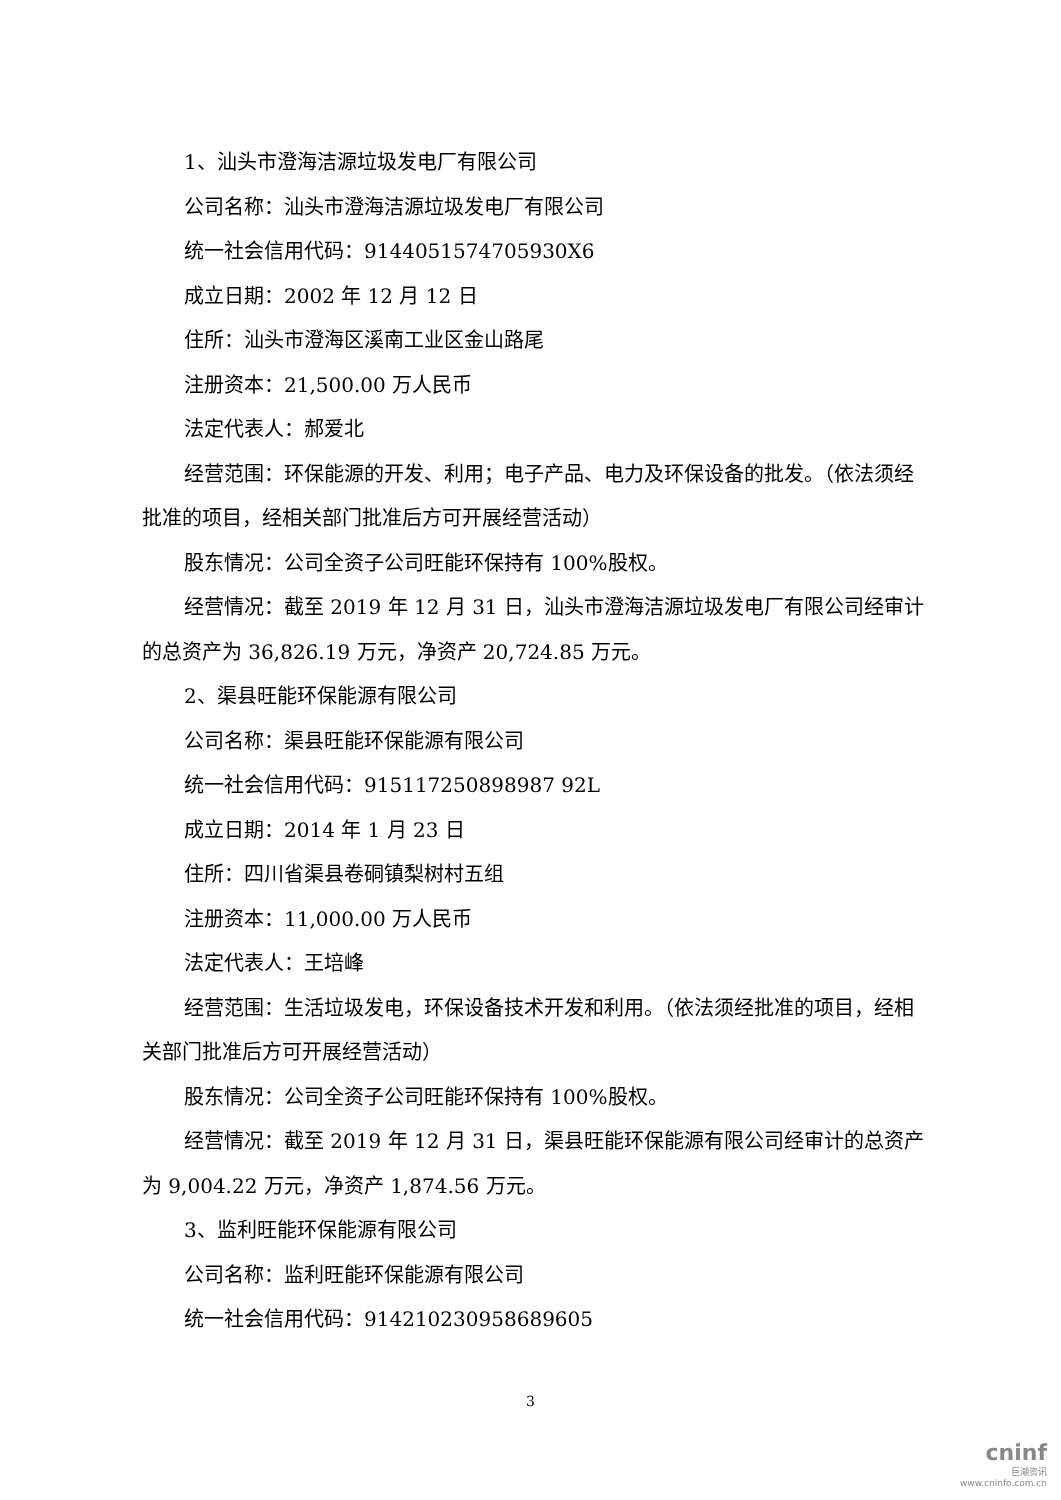1、汕头市澄海洁源垃圾发电厂有限公司
公司名称：汕头市澄海洁源垃圾发电厂有限公司
统一社会信用代码：9144051574705930X6
成立日期：2002 年 12 月 12 日
住所：汕头市澄海区溪南工业区金山路尾
注册资本：21,500.00 万人民币
法定代表人：郝爱北
经营范围：环保能源的开发、利用；电子产品、电力及环保设备的批发。（依法须经批准的项目，经相关部门批准后方可开展经营活动）
股东情况：公司全资子公司旺能环保持有 100%股权。
经营情况：截至 2019 年 12 月 31 日，汕头市澄海洁源垃圾发电厂有限公司经审计的总资产为 36,826.19 万元，净资产 20,724.85 万元。
2、渠县旺能环保能源有限公司
公司名称：渠县旺能环保能源有限公司
统一社会信用代码：915117250898987 92L
成立日期：2014 年 1 月 23 日
住所：四川省渠县卷硐镇梨树村五组
注册资本：11,000.00 万人民币
法定代表人：王培峰
经营范围：生活垃圾发电，环保设备技术开发和利用。（依法须经批准的项目，经相关部门批准后方可开展经营活动）
股东情况：公司全资子公司旺能环保持有 100%股权。
经营情况：截至 2019 年 12 月 31 日，渠县旺能环保能源有限公司经审计的总资产为 9,004.22 万元，净资产 1,874.56 万元。
3、监利旺能环保能源有限公司
公司名称：监利旺能环保能源有限公司
统一社会信用代码：914210230958689605
3
cninf
巨潮资讯
www.cninfo.com.cn